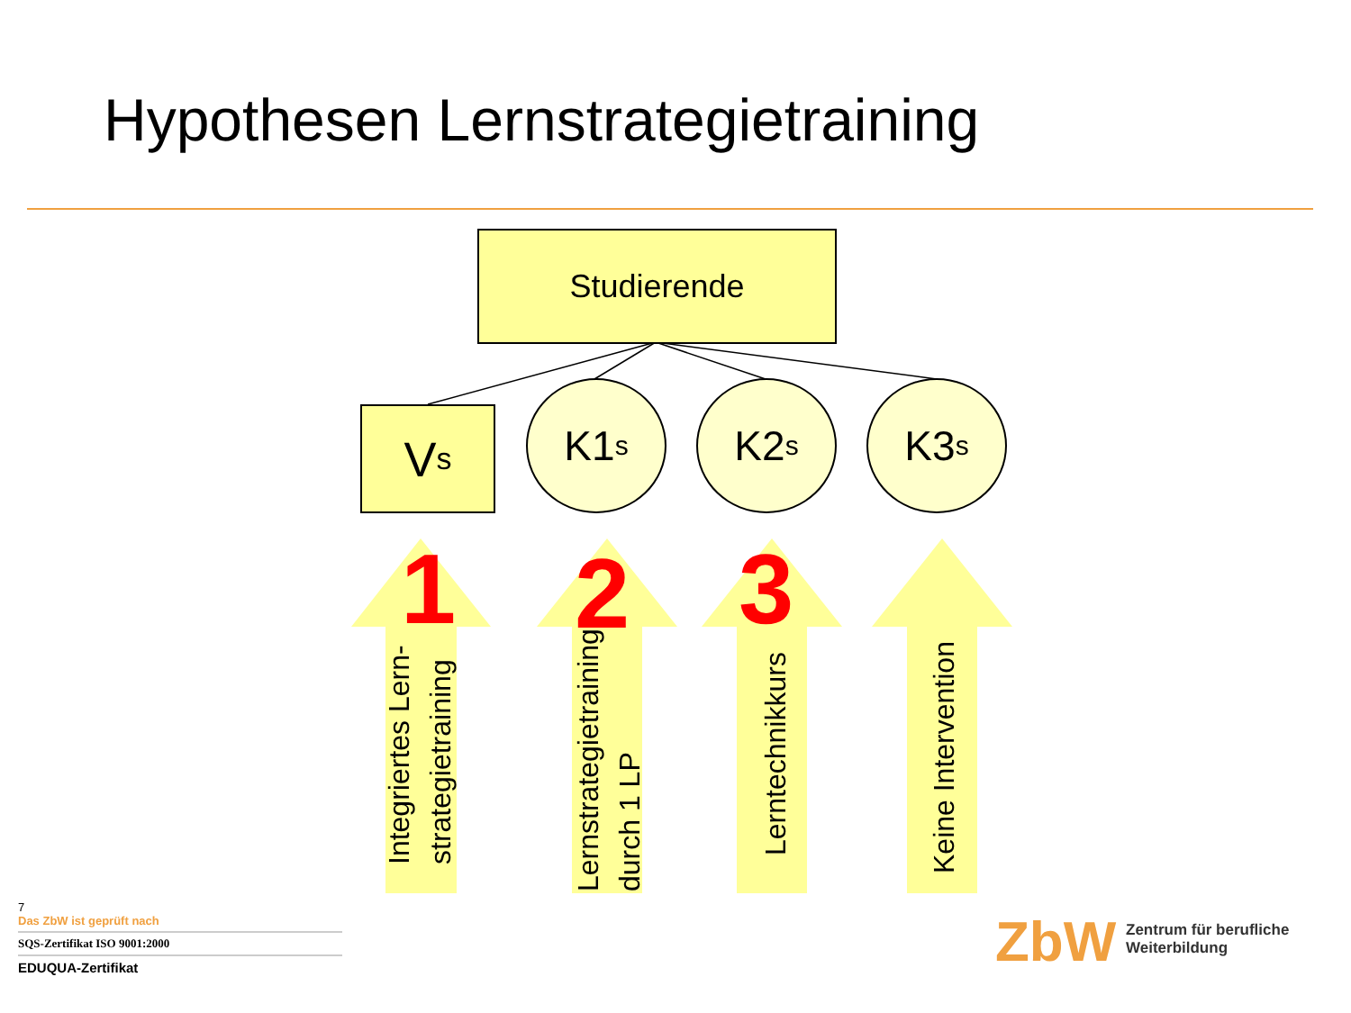Hypothesen Lernstrategietraining
Studierende
V<sub>s</sub>
K1<sub>s</sub> K2<sub>s</sub> K3<sub>s</sub>
1
Integriertes Lern-
strategietraining
2
Lernstrategietraining
durch 1 LP
3
Lerntechnikkurs
Keine Intervention
7
Das ZbW ist geprüft nach
SQS-Zertifikat ISO 9001:2000
EDUQUA-Zertifikat
ZbW
Zentrum für berufliche
Weiterbildung